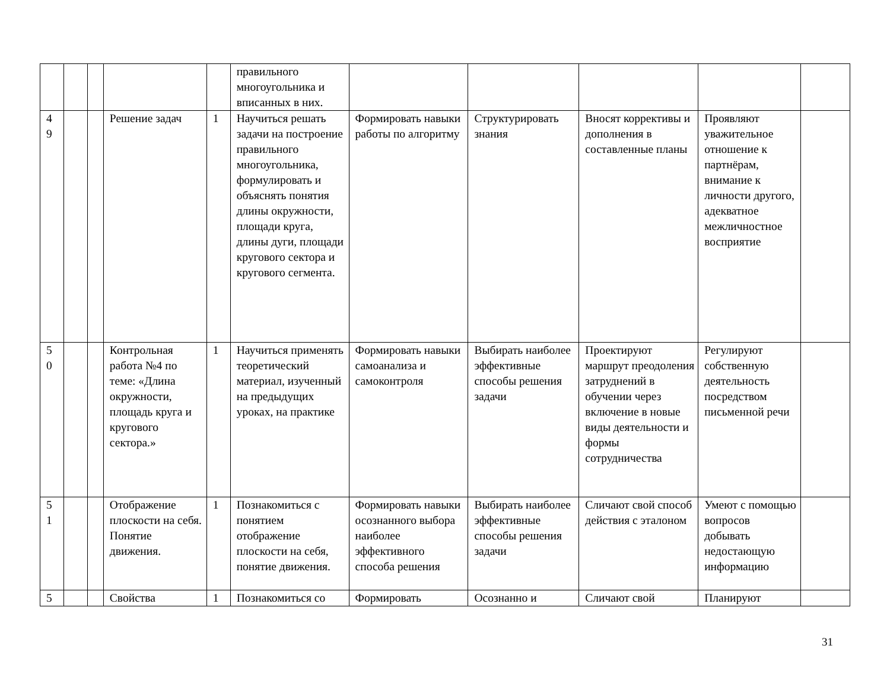| | | | | | правильного многоугольника и вписанных в них. | | | | | |
| 4 9 | | | Решение задач | 1 | Научиться решать задачи на построение правильного многоугольника, формулировать и объяснять понятия длины окружности, площади круга, длины дуги, площади кругового сектора и кругового сегмента. | Формировать навыки работы по алгоритму | Структурировать знания | Вносят коррективы и дополнения в составленные планы | Проявляют уважительное отношение к партнёрам, внимание к личности другого, адекватное межличностное восприятие | |
| 5 0 | | | Контрольная работа №4 по теме: «Длина окружности, площадь круга и кругового сектора.» | 1 | Научиться применять теоретический материал, изученный на предыдущих уроках, на практике | Формировать навыки самоанализа и самоконтроля | Выбирать наиболее эффективные способы решения задачи | Проектируют маршрут преодоления затруднений в обучении через включение в новые виды деятельности и формы сотрудничества | Регулируют собственную деятельность посредством письменной речи | |
| 5 1 | | | Отображение плоскости на себя. Понятие движения. | 1 | Познакомиться с понятием отображение плоскости на себя, понятие движения. | Формировать навыки осознанного выбора наиболее эффективного способа решения | Выбирать наиболее эффективные способы решения задачи | Сличают свой способ действия с эталоном | Умеют с помощью вопросов добывать недостающую информацию | |
| 5 | | | Свойства | 1 | Познакомиться со | Формировать | Осознанно и | Сличают свой | Планируют | |
31